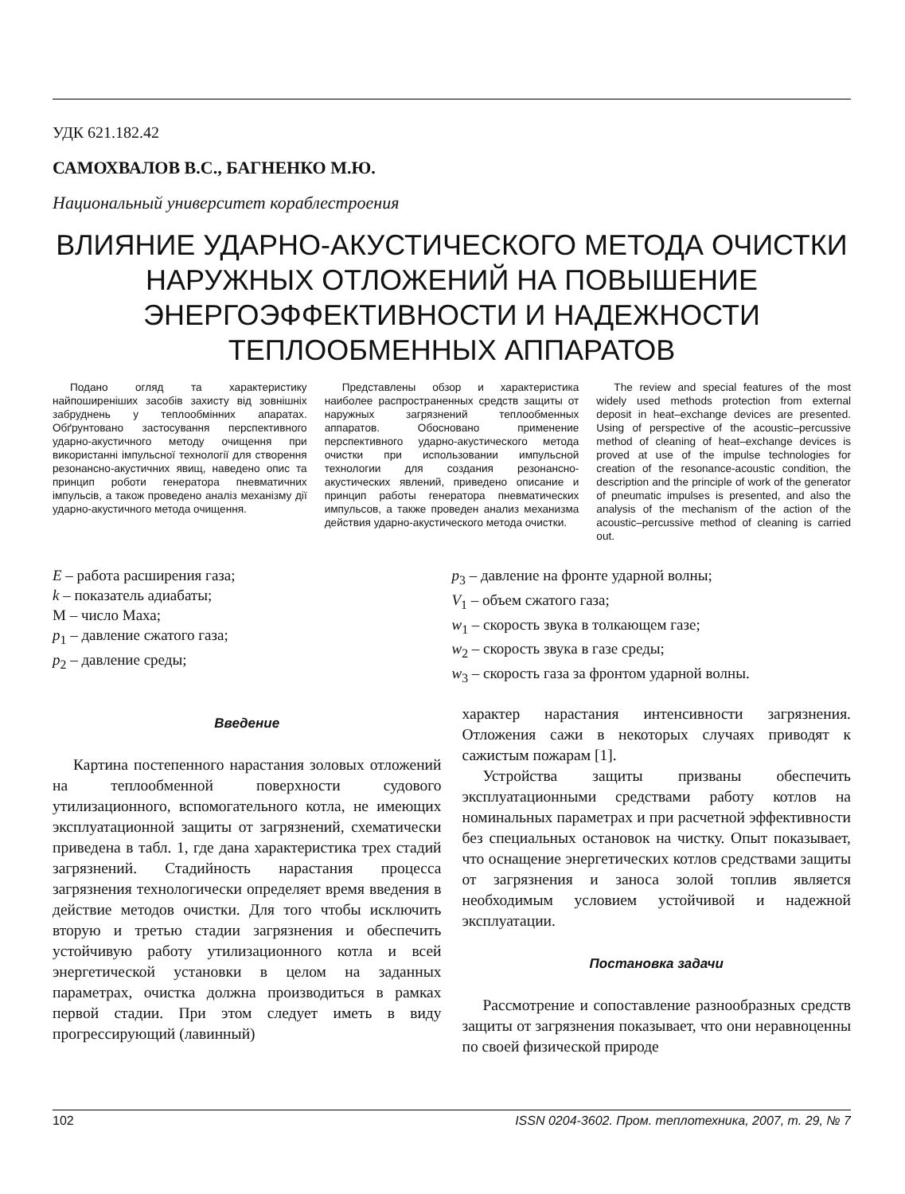УДК 621.182.42
САМОХВАЛОВ В.С., БАГНЕНКО М.Ю.
Национальный университет кораблестроения
ВЛИЯНИЕ УДАРНО-АКУСТИЧЕСКОГО МЕТОДА ОЧИСТКИ НАРУЖНЫХ ОТЛОЖЕНИЙ НА ПОВЫШЕНИЕ ЭНЕРГОЭФФЕКТИВНОСТИ И НАДЕЖНОСТИ ТЕПЛООБМЕННЫХ АППАРАТОВ
Подано огляд та характеристику найпоширеніших засобів захисту від зовнішніх забруднень у теплообмінних апаратах. Обґрунтовано застосування перспективного ударно-акустичного методу очищення при використанні імпульсної технології для створення резонансно-акустичних явищ, наведено опис та принцип роботи генератора пневматичних імпульсів, а також проведено аналіз механізму дії ударно-акустичного метода очищення.
Представлены обзор и характеристика наиболее распространенных средств защиты от наружных загрязнений теплообменных аппаратов. Обосновано применение перспективного ударно-акустического метода очистки при использовании импульсной технологии для создания резонансно-акустических явлений, приведено описание и принцип работы генератора пневматических импульсов, а также проведен анализ механизма действия ударно-акустического метода очистки.
The review and special features of the most widely used methods protection from external deposit in heat–exchange devices are presented. Using of perspective of the acoustic–percussive method of cleaning of heat–exchange devices is proved at use of the impulse technologies for creation of the resonance-acoustic condition, the description and the principle of work of the generator of pneumatic impulses is presented, and also the analysis of the mechanism of the action of the acoustic–percussive method of cleaning is carried out.
E – работа расширения газа;
k – показатель адиабаты;
М – число Маха;
p<sub>1</sub> – давление сжатого газа;
p<sub>2</sub> – давление среды;
p<sub>3</sub> – давление на фронте ударной волны;
V<sub>1</sub> – объем сжатого газа;
w<sub>1</sub> – скорость звука в толкающем газе;
w<sub>2</sub> – скорость звука в газе среды;
w<sub>3</sub> – скорость газа за фронтом ударной волны.
Введение
Картина постепенного нарастания золовых отложений на теплообменной поверхности судового утилизационного, вспомогательного котла, не имеющих эксплуатационной защиты от загрязнений, схематически приведена в табл. 1, где дана характеристика трех стадий загрязнений. Стадийность нарастания процесса загрязнения технологически определяет время введения в действие методов очистки. Для того чтобы исключить вторую и третью стадии загрязнения и обеспечить устойчивую работу утилизационного котла и всей энергетической установки в целом на заданных параметрах, очистка должна производиться в рамках первой стадии. При этом следует иметь в виду прогрессирующий (лавинный)
характер нарастания интенсивности загрязнения. Отложения сажи в некоторых случаях приводят к сажистым пожарам [1].
Устройства защиты призваны обеспечить эксплуатационными средствами работу котлов на номинальных параметрах и при расчетной эффективности без специальных остановок на чистку. Опыт показывает, что оснащение энергетических котлов средствами защиты от загрязнения и заноса золой топлив является необходимым условием устойчивой и надежной эксплуатации.
Постановка задачи
Рассмотрение и сопоставление разнообразных средств защиты от загрязнения показывает, что они неравноценны по своей физической природе
102 ISSN 0204-3602. Пром. теплотехника, 2007, т. 29, № 7